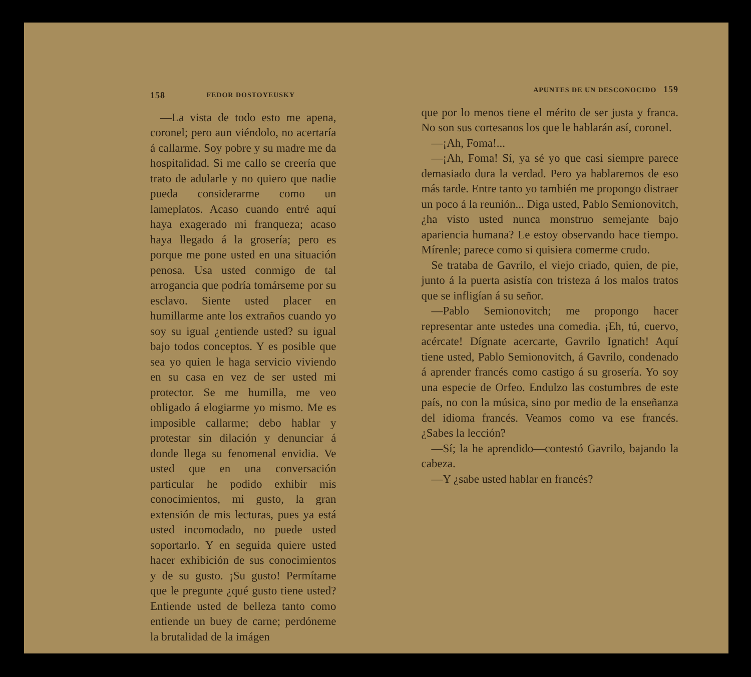158 FEDOR DOSTOYEUSKY
—La vista de todo esto me apena, coronel; pero aun viéndolo, no acertaría á callarme. Soy pobre y su madre me da hospitalidad. Si me callo se creería que trato de adularle y no quiero que nadie pueda considerarme como un lameplatos. Acaso cuando entré aquí haya exagerado mi franqueza; acaso haya llegado á la grosería; pero es porque me pone usted en una situación penosa. Usa usted conmigo de tal arrogancia que podría tomárseme por su esclavo. Siente usted placer en humillarme ante los extraños cuando yo soy su igual ¿entiende usted? su igual bajo todos conceptos. Y es posible que sea yo quien le haga servicio viviendo en su casa en vez de ser usted mi protector. Se me humilla, me veo obligado á elogiarme yo mismo. Me es imposible callarme; debo hablar y protestar sin dilación y denunciar á donde llega su fenomenal envidia. Ve usted que en una conversación particular he podido exhibir mis conocimientos, mi gusto, la gran extensión de mis lecturas, pues ya está usted incomodado, no puede usted soportarlo. Y en seguida quiere usted hacer exhibición de sus conocimientos y de su gusto. ¡Su gusto! Permítame que le pregunte ¿qué gusto tiene usted? Entiende usted de belleza tanto como entiende un buey de carne; perdóneme la brutalidad de la imágen
APUNTES DE UN DESCONOCIDO 159
que por lo menos tiene el mérito de ser justa y franca. No son sus cortesanos los que le hablarán así, coronel.
—¡Ah, Foma!...
—¡Ah, Foma! Sí, ya sé yo que casi siempre parece demasiado dura la verdad. Pero ya hablaremos de eso más tarde. Entre tanto yo también me propongo distraer un poco á la reunión... Diga usted, Pablo Semionovitch, ¿ha visto usted nunca monstruo semejante bajo apariencia humana? Le estoy observando hace tiempo. Mírenle; parece como si quisiera comerme crudo.
Se trataba de Gavrilo, el viejo criado, quien, de pie, junto á la puerta asistía con tristeza á los malos tratos que se infligían á su señor.
—Pablo Semionovitch; me propongo hacer representar ante ustedes una comedia. ¡Eh, tú, cuervo, acércate! Dígnate acercarte, Gavrilo Ignatich! Aquí tiene usted, Pablo Semionovitch, á Gavrilo, condenado á aprender francés como castigo á su grosería. Yo soy una especie de Orfeo. Endulzo las costumbres de este país, no con la música, sino por medio de la enseñanza del idioma francés. Veamos como va ese francés. ¿Sabes la lección?
—Sí; la he aprendido—contestó Gavrilo, bajando la cabeza.
—Y ¿sabe usted hablar en francés?